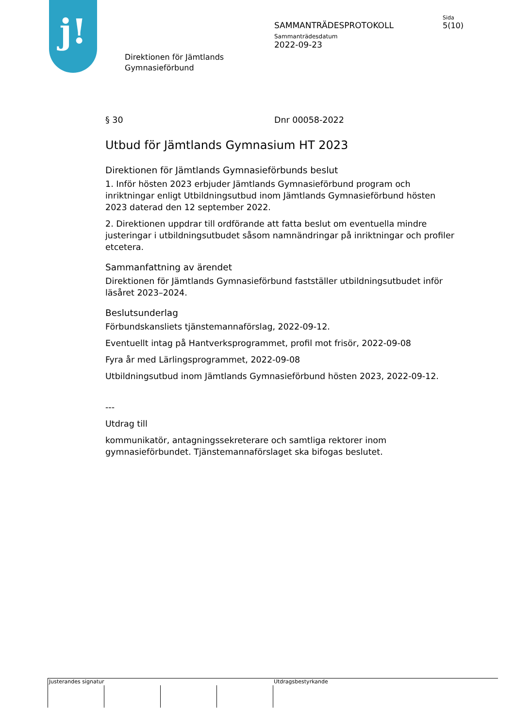j!
SAMMANTRÄDESPROTOKOLL
Sida
5(10)
Sammanträdesdatum
2022-09-23
Direktionen för Jämtlands
Gymnasieförbund
§ 30 Dnr 00058-2022
Utbud för Jämtlands Gymnasium HT 2023
Direktionen för Jämtlands Gymnasieförbunds beslut
1. Inför hösten 2023 erbjuder Jämtlands Gymnasieförbund program och inriktningar enligt Utbildningsutbud inom Jämtlands Gymnasieförbund hösten 2023 daterad den 12 september 2022.
2. Direktionen uppdrar till ordförande att fatta beslut om eventuella mindre justeringar i utbildningsutbudet såsom namnändringar på inriktningar och profiler etcetera.
Sammanfattning av ärendet
Direktionen för Jämtlands Gymnasieförbund fastställer utbildningsutbudet inför läsåret 2023–2024.
Beslutsunderlag
Förbundskansliets tjänstemannaförslag, 2022-09-12.
Eventuellt intag på Hantverksprogrammet, profil mot frisör, 2022-09-08
Fyra år med Lärlingsprogrammet, 2022-09-08
Utbildningsutbud inom Jämtlands Gymnasieförbund hösten 2023, 2022-09-12.
---
Utdrag till
kommunikatör, antagningssekreterare och samtliga rektorer inom gymnasieförbundet. Tjänstemannaförslaget ska bifogas beslutet.
Justerandes signatur Utdragsbestyrkande